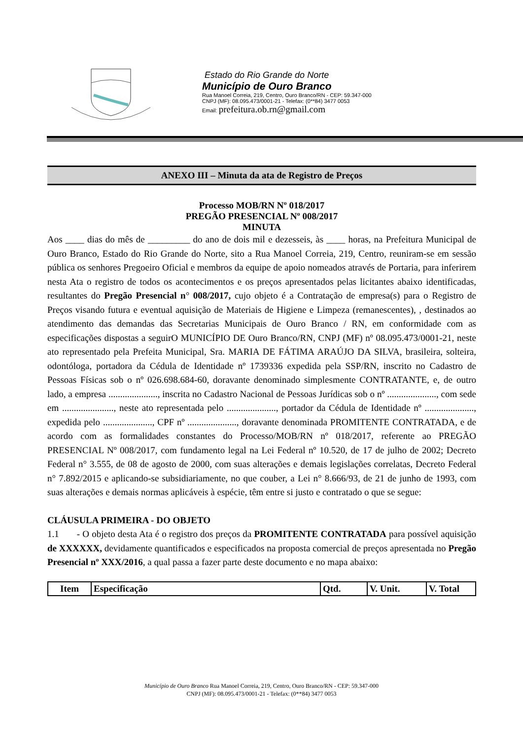Estado do Rio Grande do Norte
Município de Ouro Branco
Rua Manoel Correia, 219, Centro, Ouro Branco/RN - CEP: 59.347-000
CNPJ (MF): 08.095.473/0001-21 - Telefax: (0**84) 3477 0053
Email: prefeitura.ob.rn@gmail.com
ANEXO III – Minuta da ata de Registro de Preços
Processo MOB/RN Nº 018/2017
PREGÃO PRESENCIAL Nº 008/2017
MINUTA
Aos ____ dias do mês de _________ do ano de dois mil e dezesseis, às ____ horas, na Prefeitura Municipal de Ouro Branco, Estado do Rio Grande do Norte, sito a Rua Manoel Correia, 219, Centro, reuniram-se em sessão pública os senhores Pregoeiro Oficial e membros da equipe de apoio nomeados através de Portaria, para inferirem nesta Ata o registro de todos os acontecimentos e os preços apresentados pelas licitantes abaixo identificadas, resultantes do Pregão Presencial n° 008/2017, cujo objeto é a Contratação de empresa(s) para o Registro de Preços visando futura e eventual aquisição de Materiais de Higiene e Limpeza (remanescentes), , destinados ao atendimento das demandas das Secretarias Municipais de Ouro Branco / RN, em conformidade com as especificações dispostas a seguirO MUNICÍPIO DE Ouro Branco/RN, CNPJ (MF) nº 08.095.473/0001-21, neste ato representado pela Prefeita Municipal, Sra. MARIA DE FÁTIMA ARAÚJO DA SILVA, brasileira, solteira, odontóloga, portadora da Cédula de Identidade nº 1739336 expedida pela SSP/RN, inscrito no Cadastro de Pessoas Físicas sob o nº 026.698.684-60, doravante denominado simplesmente CONTRATANTE, e, de outro lado, a empresa ....................., inscrita no Cadastro Nacional de Pessoas Jurídicas sob o nº ....................., com sede em ......................, neste ato representada pelo ....................., portador da Cédula de Identidade nº ....................., expedida pelo ....................., CPF nº ....................., doravante denominada PROMITENTE CONTRATADA, e de acordo com as formalidades constantes do Processo/MOB/RN nº 018/2017, referente ao PREGÃO PRESENCIAL Nº 008/2017, com fundamento legal na Lei Federal nº 10.520, de 17 de julho de 2002; Decreto Federal n° 3.555, de 08 de agosto de 2000, com suas alterações e demais legislações correlatas, Decreto Federal n° 7.892/2015 e aplicando-se subsidiariamente, no que couber, a Lei n° 8.666/93, de 21 de junho de 1993, com suas alterações e demais normas aplicáveis à espécie, têm entre si justo e contratado o que se segue:
CLÁUSULA PRIMEIRA - DO OBJETO
1.1 - O objeto desta Ata é o registro dos preços da PROMITENTE CONTRATADA para possível aquisição de XXXXXX, devidamente quantificados e especificados na proposta comercial de preços apresentada no Pregão Presencial nº XXX/2016, a qual passa a fazer parte deste documento e no mapa abaixo:
| Item | Especificação | Qtd. | V. Unit. | V. Total |
| --- | --- | --- | --- | --- |
Município de Ouro Branco Rua Manoel Correia, 219, Centro, Ouro Branco/RN - CEP: 59.347-000
CNPJ (MF): 08.095.473/0001-21 - Telefax: (0**84) 3477 0053